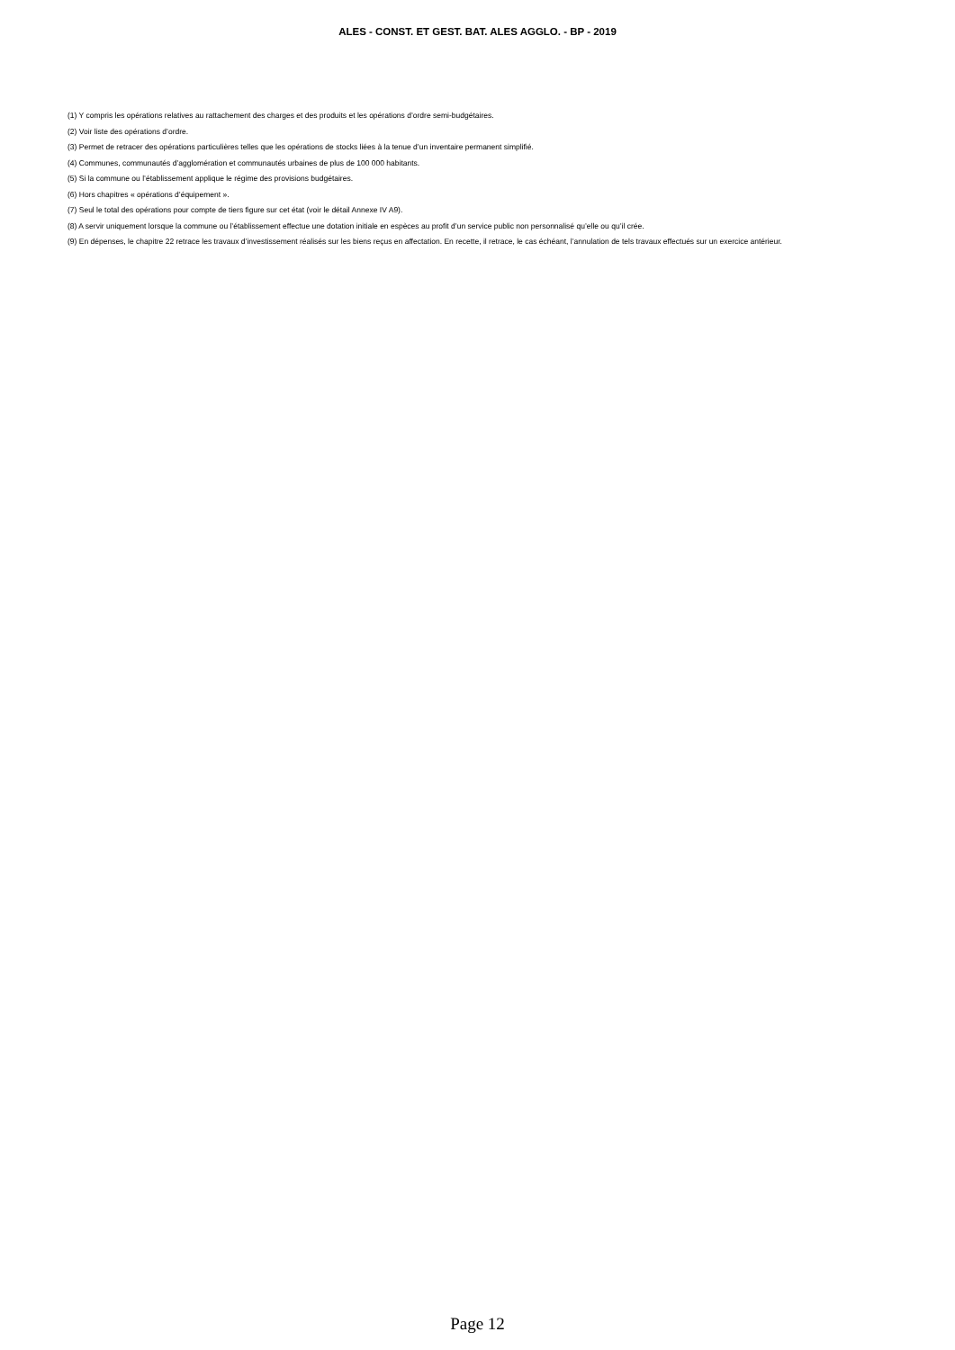ALES - CONST. ET GEST. BAT. ALES AGGLO. - BP - 2019
(1) Y compris les opérations relatives au rattachement des charges et des produits et les opérations d’ordre semi-budgétaires.
(2) Voir liste des opérations d’ordre.
(3) Permet de retracer des opérations particulières telles que les opérations de stocks liées à la tenue d’un inventaire permanent simplifié.
(4) Communes, communautés d’agglomération et communautés urbaines de plus de 100 000 habitants.
(5) Si la commune ou l’établissement applique le régime des provisions budgétaires.
(6) Hors chapitres « opérations d’équipement ».
(7) Seul le total des opérations pour compte de tiers figure sur cet état (voir le détail Annexe IV A9).
(8) A servir uniquement lorsque la commune ou l’établissement effectue une dotation initiale en espèces au profit d’un service public non personnalisé qu’elle ou qu’il crée.
(9) En dépenses, le chapitre 22 retrace les travaux d’investissement réalisés sur les biens reçus en affectation. En recette, il retrace, le cas échéant, l’annulation de tels travaux effectués sur un exercice antérieur.
Page 12